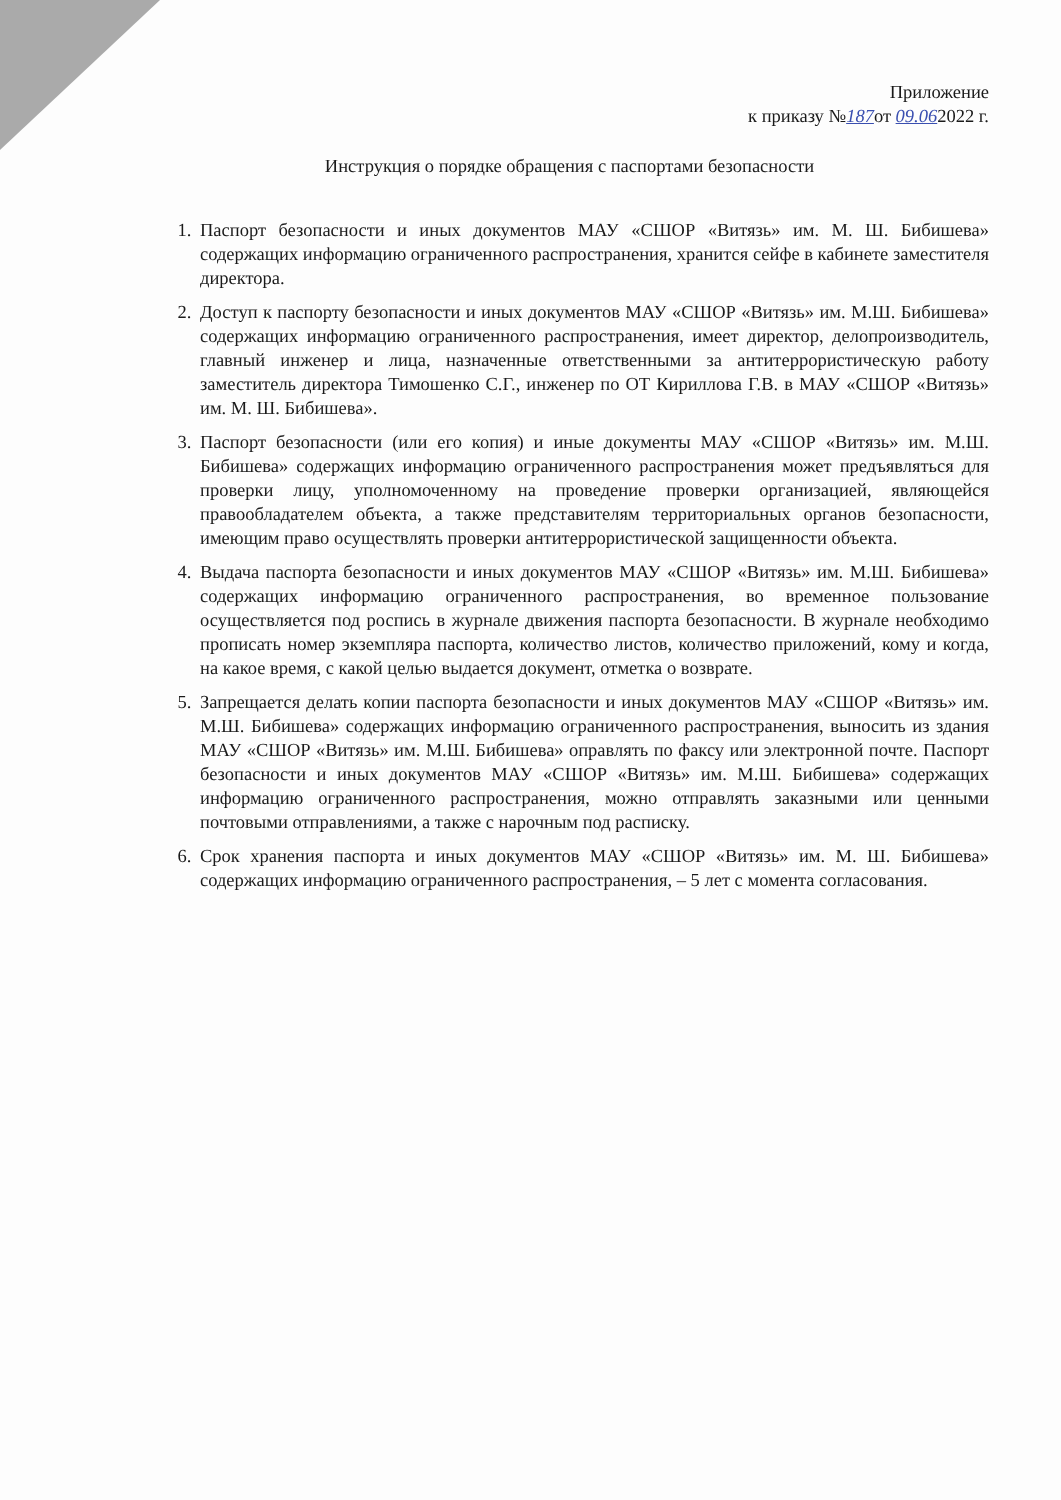Приложение
к приказу №187от 09.062022 г.
Инструкция о порядке обращения с паспортами безопасности
1. Паспорт безопасности и иных документов МАУ «СШОР «Витязь» им. М. Ш. Бибишева» содержащих информацию ограниченного распространения, хранится сейфе в кабинете заместителя директора.
2. Доступ к паспорту безопасности и иных документов МАУ «СШОР «Витязь» им. М.Ш. Бибишева» содержащих информацию ограниченного распространения, имеет директор, делопроизводитель, главный инженер и лица, назначенные ответственными за антитеррористическую работу заместитель директора Тимошенко С.Г., инженер по ОТ Кириллова Г.В. в МАУ «СШОР «Витязь» им. М. Ш. Бибишева».
3. Паспорт безопасности (или его копия) и иные документы МАУ «СШОР «Витязь» им. М.Ш. Бибишева» содержащих информацию ограниченного распространения может предъявляться для проверки лицу, уполномоченному на проведение проверки организацией, являющейся правообладателем объекта, а также представителям территориальных органов безопасности, имеющим право осуществлять проверки антитеррористической защищенности объекта.
4. Выдача паспорта безопасности и иных документов МАУ «СШОР «Витязь» им. М.Ш. Бибишева» содержащих информацию ограниченного распространения, во временное пользование осуществляется под роспись в журнале движения паспорта безопасности. В журнале необходимо прописать номер экземпляра паспорта, количество листов, количество приложений, кому и когда, на какое время, с какой целью выдается документ, отметка о возврате.
5. Запрещается делать копии паспорта безопасности и иных документов МАУ «СШОР «Витязь» им. М.Ш. Бибишева» содержащих информацию ограниченного распространения, выносить из здания МАУ «СШОР «Витязь» им. М.Ш. Бибишева» оправлять по факсу или электронной почте. Паспорт безопасности и иных документов МАУ «СШОР «Витязь» им. М.Ш. Бибишева» содержащих информацию ограниченного распространения, можно отправлять заказными или ценными почтовыми отправлениями, а также с нарочным под расписку.
6. Срок хранения паспорта и иных документов МАУ «СШОР «Витязь» им. М. Ш. Бибишева» содержащих информацию ограниченного распространения, – 5 лет с момента согласования.